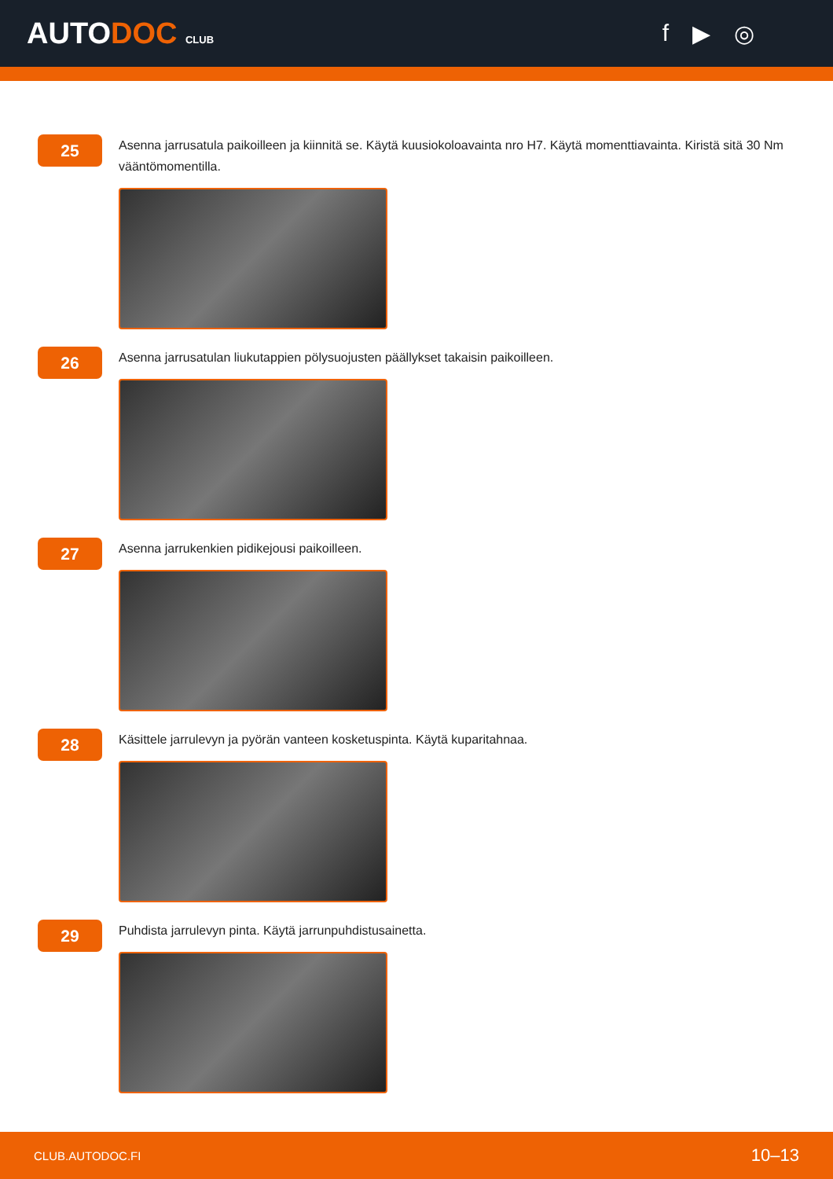AUTODOC CLUB
f ▶ ◎
25
Asenna jarrusatula paikoilleen ja kiinnitä se. Käytä kuusiokoloavainta nro H7. Käytä momenttiavainta. Kiristä sitä 30 Nm vääntömomentilla.
26
Asenna jarrusatulan liukutappien pölysuojusten päällykset takaisin paikoilleen.
27
Asenna jarrukenkien pidikejousi paikoilleen.
28
Käsittele jarrulevyn ja pyörän vanteen kosketuspinta. Käytä kuparitahnaa.
29
Puhdista jarrulevyn pinta. Käytä jarrunpuhdistusainetta.
CLUB.AUTODOC.FI 10–13